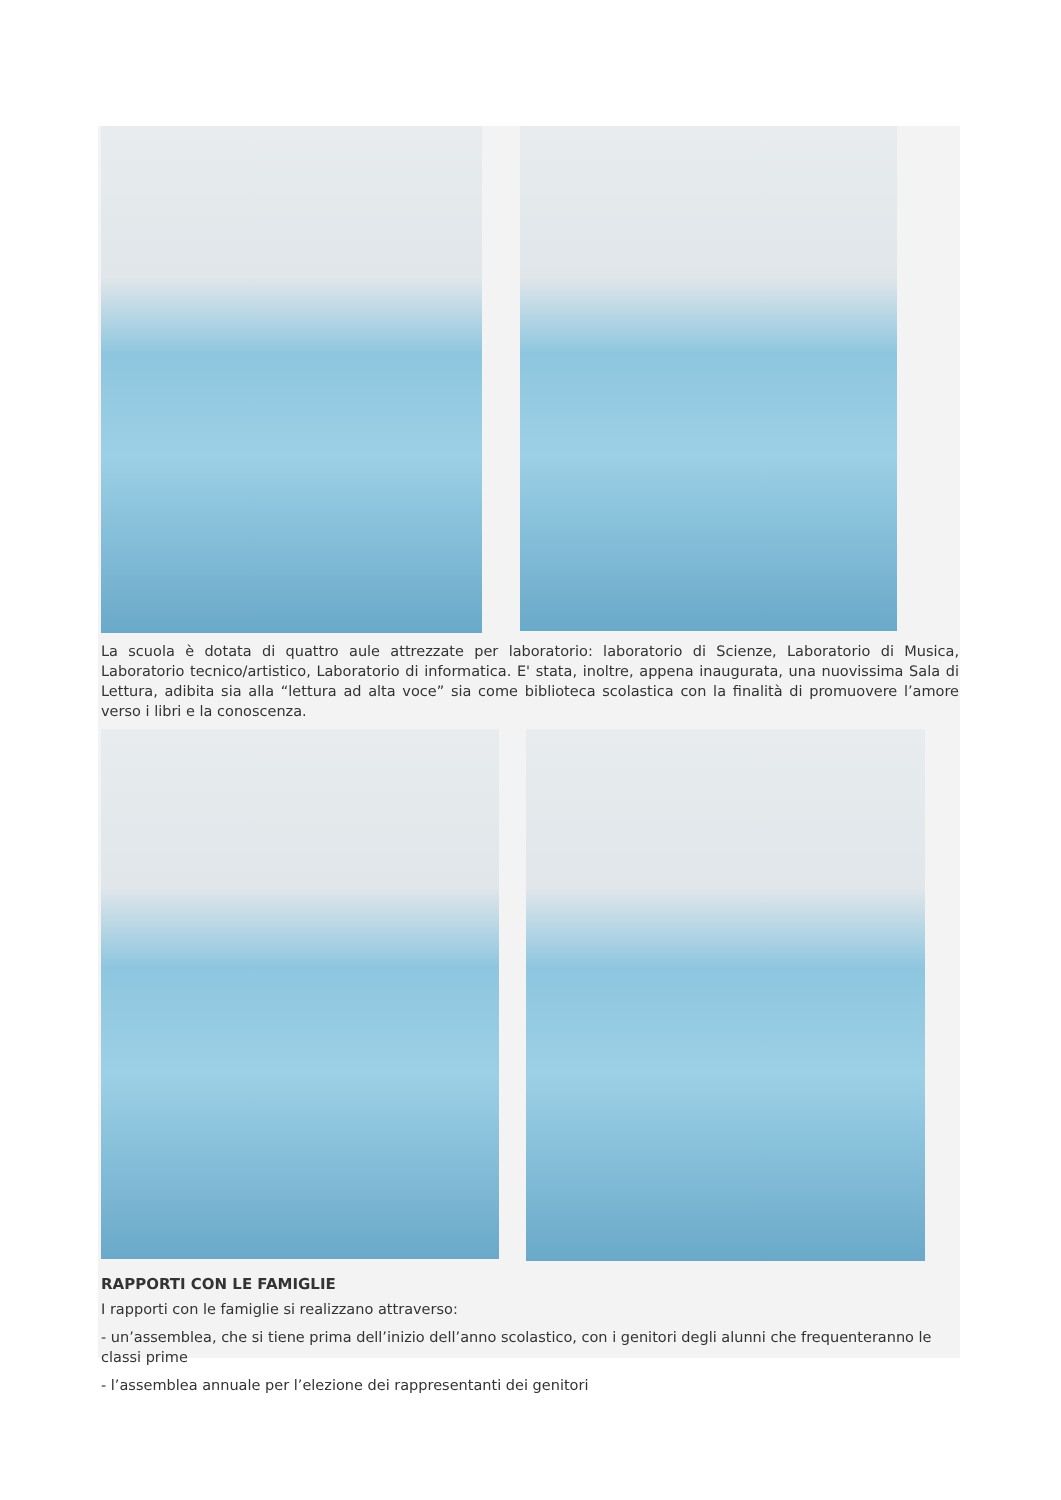La scuola è dotata di quattro aule attrezzate per laboratorio: laboratorio di Scienze, Laboratorio di Musica, Laboratorio tecnico/artistico, Laboratorio di informatica. E' stata, inoltre, appena inaugurata, una nuovissima Sala di Lettura, adibita sia alla “lettura ad alta voce” sia come biblioteca scolastica con la finalità di promuovere l’amore verso i libri e la conoscenza.
RAPPORTI CON LE FAMIGLIE
I rapporti con le famiglie si realizzano attraverso:
- un’assemblea, che si tiene prima dell’inizio dell’anno scolastico, con i genitori degli alunni che frequenteranno le classi prime
- l’assemblea annuale per l’elezione dei rappresentanti dei genitori